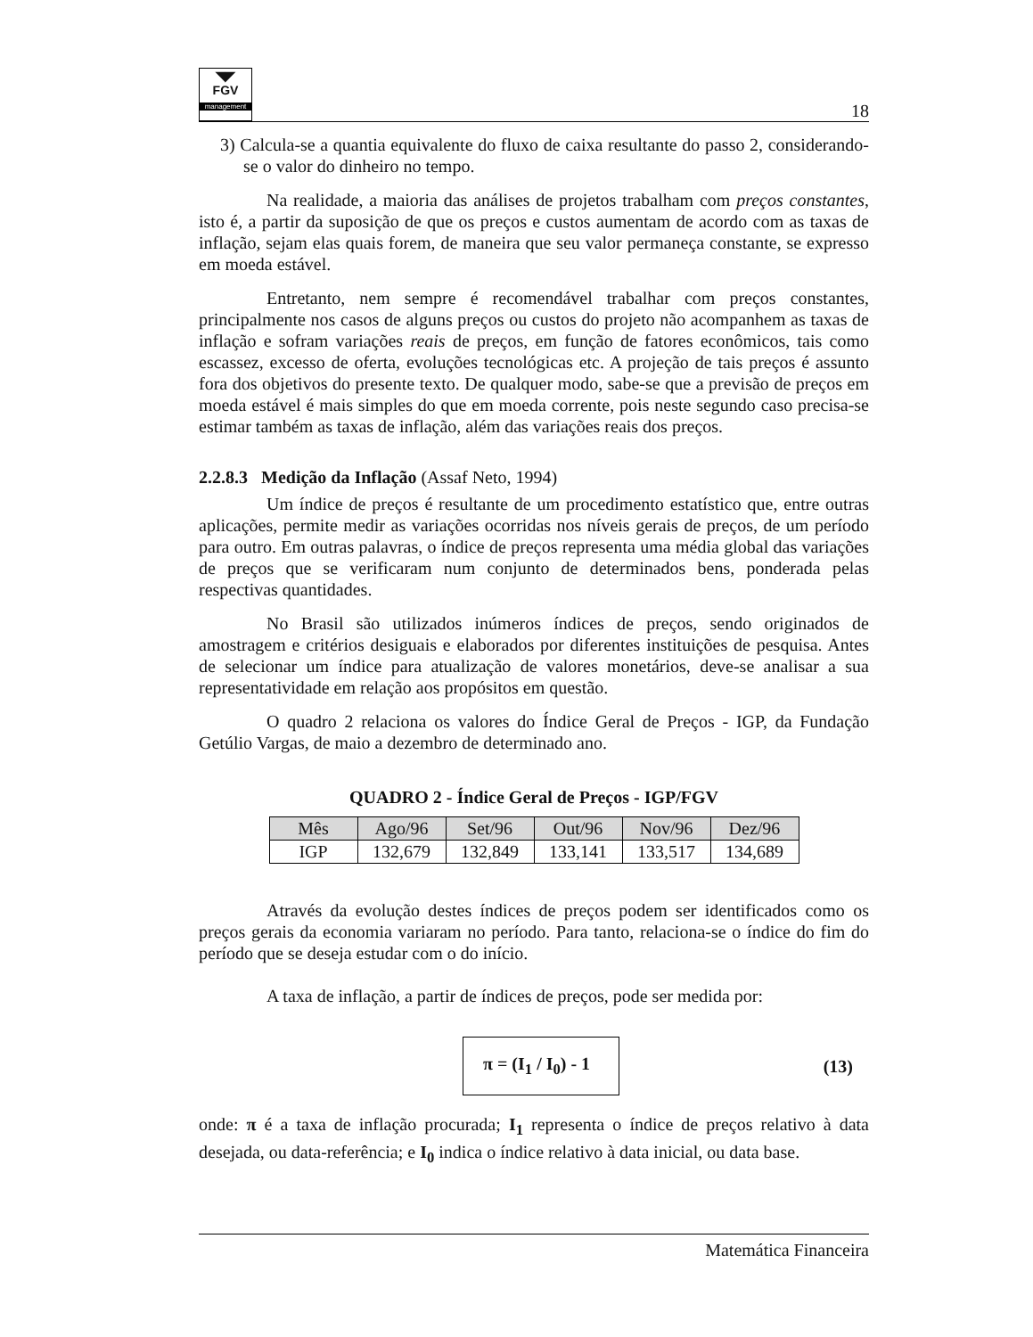◥◤
FGV
management
18
3) Calcula-se a quantia equivalente do fluxo de caixa resultante do passo 2, considerando-se o valor do dinheiro no tempo.
Na realidade, a maioria das análises de projetos trabalham com preços constantes, isto é, a partir da suposição de que os preços e custos aumentam de acordo com as taxas de inflação, sejam elas quais forem, de maneira que seu valor permaneça constante, se expresso em moeda estável.
Entretanto, nem sempre é recomendável trabalhar com preços constantes, principalmente nos casos de alguns preços ou custos do projeto não acompanhem as taxas de inflação e sofram variações reais de preços, em função de fatores econômicos, tais como escassez, excesso de oferta, evoluções tecnológicas etc. A projeção de tais preços é assunto fora dos objetivos do presente texto. De qualquer modo, sabe-se que a previsão de preços em moeda estável é mais simples do que em moeda corrente, pois neste segundo caso precisa-se estimar também as taxas de inflação, além das variações reais dos preços.
2.2.8.3 Medição da Inflação (Assaf Neto, 1994)
Um índice de preços é resultante de um procedimento estatístico que, entre outras aplicações, permite medir as variações ocorridas nos níveis gerais de preços, de um período para outro. Em outras palavras, o índice de preços representa uma média global das variações de preços que se verificaram num conjunto de determinados bens, ponderada pelas respectivas quantidades.
No Brasil são utilizados inúmeros índices de preços, sendo originados de amostragem e critérios desiguais e elaborados por diferentes instituições de pesquisa. Antes de selecionar um índice para atualização de valores monetários, deve-se analisar a sua representatividade em relação aos propósitos em questão.
O quadro 2 relaciona os valores do Índice Geral de Preços - IGP, da Fundação Getúlio Vargas, de maio a dezembro de determinado ano.
QUADRO 2 - Índice Geral de Preços - IGP/FGV
| Mês | Ago/96 | Set/96 | Out/96 | Nov/96 | Dez/96 |
| --- | --- | --- | --- | --- | --- |
| IGP | 132,679 | 132,849 | 133,141 | 133,517 | 134,689 |
Através da evolução destes índices de preços podem ser identificados como os preços gerais da economia variaram no período. Para tanto, relaciona-se o índice do fim do período que se deseja estudar com o do início.
A taxa de inflação, a partir de índices de preços, pode ser medida por:
π = (I<sub>1</sub> / I<sub>0</sub>) - 1
(13)
onde: π é a taxa de inflação procurada; I<sub>1</sub> representa o índice de preços relativo à data desejada, ou data-referência; e I<sub>0</sub> indica o índice relativo à data inicial, ou data base.
Matemática Financeira